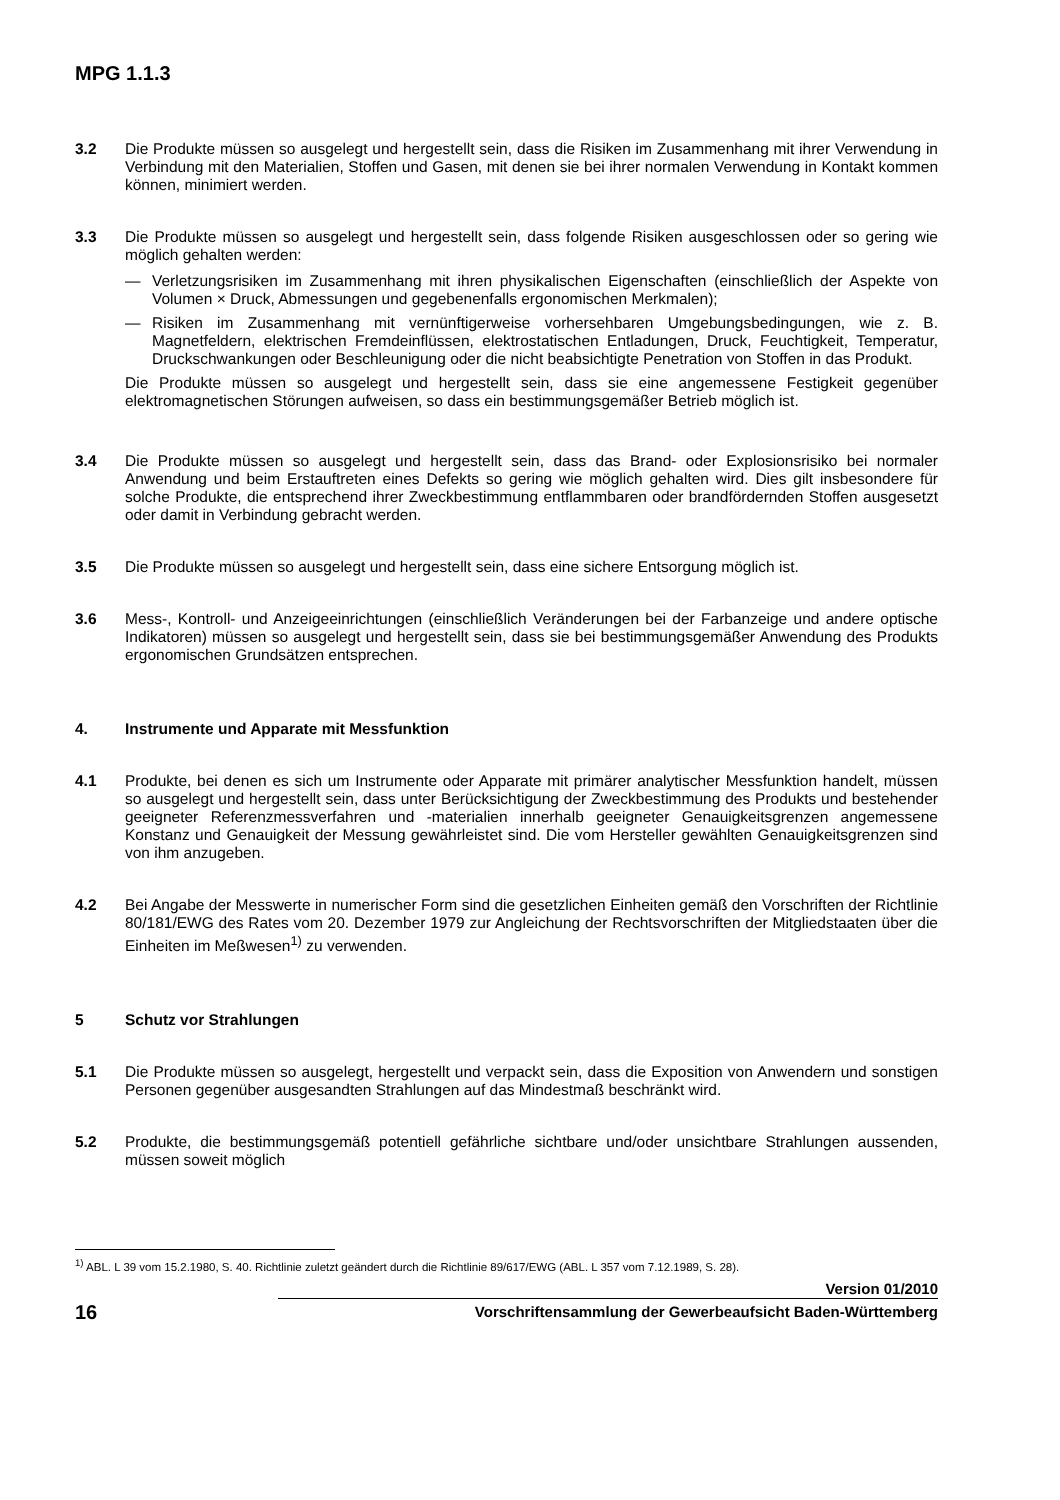MPG 1.1.3
3.2 Die Produkte müssen so ausgelegt und hergestellt sein, dass die Risiken im Zusammenhang mit ihrer Verwendung in Verbindung mit den Materialien, Stoffen und Gasen, mit denen sie bei ihrer normalen Verwendung in Kontakt kommen können, minimiert werden.
3.3 Die Produkte müssen so ausgelegt und hergestellt sein, dass folgende Risiken ausgeschlossen oder so gering wie möglich gehalten werden:
— Verletzungsrisiken im Zusammenhang mit ihren physikalischen Eigenschaften (einschließlich der Aspekte von Volumen × Druck, Abmessungen und gegebenenfalls ergonomischen Merkmalen);
— Risiken im Zusammenhang mit vernünftigerweise vorhersehbaren Umgebungsbedingungen, wie z. B. Magnetfeldern, elektrischen Fremdeinflüssen, elektrostatischen Entladungen, Druck, Feuchtigkeit, Temperatur, Druckschwankungen oder Beschleunigung oder die nicht beabsichtigte Penetration von Stoffen in das Produkt.
Die Produkte müssen so ausgelegt und hergestellt sein, dass sie eine angemessene Festigkeit gegenüber elektromagnetischen Störungen aufweisen, so dass ein bestimmungsgemäßer Betrieb möglich ist.
3.4 Die Produkte müssen so ausgelegt und hergestellt sein, dass das Brand- oder Explosionsrisiko bei normaler Anwendung und beim Erstauftreten eines Defekts so gering wie möglich gehalten wird. Dies gilt insbesondere für solche Produkte, die entsprechend ihrer Zweckbestimmung entflammbaren oder brandfördernden Stoffen ausgesetzt oder damit in Verbindung gebracht werden.
3.5 Die Produkte müssen so ausgelegt und hergestellt sein, dass eine sichere Entsorgung möglich ist.
3.6 Mess-, Kontroll- und Anzeigeeinrichtungen (einschließlich Veränderungen bei der Farbanzeige und andere optische Indikatoren) müssen so ausgelegt und hergestellt sein, dass sie bei bestimmungsgemäßer Anwendung des Produkts ergonomischen Grundsätzen entsprechen.
4. Instrumente und Apparate mit Messfunktion
4.1 Produkte, bei denen es sich um Instrumente oder Apparate mit primärer analytischer Messfunktion handelt, müssen so ausgelegt und hergestellt sein, dass unter Berücksichtigung der Zweckbestimmung des Produkts und bestehender geeigneter Referenzmessverfahren und -materialien innerhalb geeigneter Genauigkeitsgrenzen angemessene Konstanz und Genauigkeit der Messung gewährleistet sind. Die vom Hersteller gewählten Genauigkeitsgrenzen sind von ihm anzugeben.
4.2 Bei Angabe der Messwerte in numerischer Form sind die gesetzlichen Einheiten gemäß den Vorschriften der Richtlinie 80/181/EWG des Rates vom 20. Dezember 1979 zur Angleichung der Rechtsvorschriften der Mitgliedstaaten über die Einheiten im Meßwesen<sup>1)</sup> zu verwenden.
5 Schutz vor Strahlungen
5.1 Die Produkte müssen so ausgelegt, hergestellt und verpackt sein, dass die Exposition von Anwendern und sonstigen Personen gegenüber ausgesandten Strahlungen auf das Mindestmaß beschränkt wird.
5.2 Produkte, die bestimmungsgemäß potentiell gefährliche sichtbare und/oder unsichtbare Strahlungen aussenden, müssen soweit möglich
<sup>1)</sup> ABL. L 39 vom 15.2.1980, S. 40. Richtlinie zuletzt geändert durch die Richtlinie 89/617/EWG (ABL. L 357 vom 7.12.1989, S. 28).
16
Version 01/2010
Vorschriftensammlung der Gewerbeaufsicht Baden-Württemberg